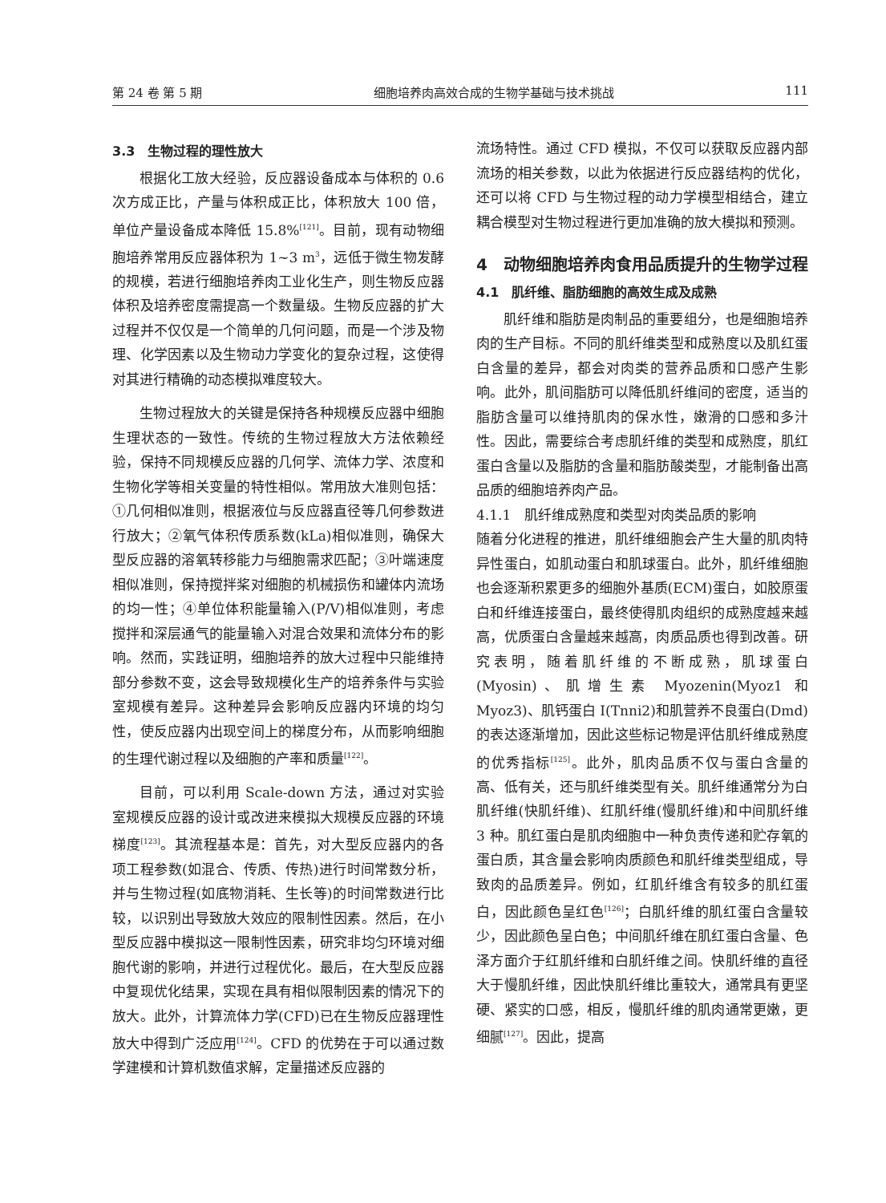第 24 卷 第 5 期 细胞培养肉高效合成的生物学基础与技术挑战 111
3.3　生物过程的理性放大
根据化工放大经验，反应器设备成本与体积的 0.6 次方成正比，产量与体积成正比，体积放大 100 倍，单位产量设备成本降低 15.8%<sup>[121]</sup>。目前，现有动物细胞培养常用反应器体积为 1~3 m<sup>3</sup>，远低于微生物发酵的规模，若进行细胞培养肉工业化生产，则生物反应器体积及培养密度需提高一个数量级。生物反应器的扩大过程并不仅仅是一个简单的几何问题，而是一个涉及物理、化学因素以及生物动力学变化的复杂过程，这使得对其进行精确的动态模拟难度较大。
生物过程放大的关键是保持各种规模反应器中细胞生理状态的一致性。传统的生物过程放大方法依赖经验，保持不同规模反应器的几何学、流体力学、浓度和生物化学等相关变量的特性相似。常用放大准则包括：①几何相似准则，根据液位与反应器直径等几何参数进行放大；②氧气体积传质系数(kLa)相似准则，确保大型反应器的溶氧转移能力与细胞需求匹配；③叶端速度相似准则，保持搅拌桨对细胞的机械损伤和罐体内流场的均一性；④单位体积能量输入(P/V)相似准则，考虑搅拌和深层通气的能量输入对混合效果和流体分布的影响。然而，实践证明，细胞培养的放大过程中只能维持部分参数不变，这会导致规模化生产的培养条件与实验室规模有差异。这种差异会影响反应器内环境的均匀性，使反应器内出现空间上的梯度分布，从而影响细胞的生理代谢过程以及细胞的产率和质量<sup>[122]</sup>。
目前，可以利用 Scale-down 方法，通过对实验室规模反应器的设计或改进来模拟大规模反应器的环境梯度<sup>[123]</sup>。其流程基本是：首先，对大型反应器内的各项工程参数(如混合、传质、传热)进行时间常数分析，并与生物过程(如底物消耗、生长等)的时间常数进行比较，以识别出导致放大效应的限制性因素。然后，在小型反应器中模拟这一限制性因素，研究非均匀环境对细胞代谢的影响，并进行过程优化。最后，在大型反应器中复现优化结果，实现在具有相似限制因素的情况下的放大。此外，计算流体力学(CFD)已在生物反应器理性放大中得到广泛应用<sup>[124]</sup>。CFD 的优势在于可以通过数学建模和计算机数值求解，定量描述反应器的
流场特性。通过 CFD 模拟，不仅可以获取反应器内部流场的相关参数，以此为依据进行反应器结构的优化，还可以将 CFD 与生物过程的动力学模型相结合，建立耦合模型对生物过程进行更加准确的放大模拟和预测。
4　动物细胞培养肉食用品质提升的生物学过程
4.1　肌纤维、脂肪细胞的高效生成及成熟
肌纤维和脂肪是肉制品的重要组分，也是细胞培养肉的生产目标。不同的肌纤维类型和成熟度以及肌红蛋白含量的差异，都会对肉类的营养品质和口感产生影响。此外，肌间脂肪可以降低肌纤维间的密度，适当的脂肪含量可以维持肌肉的保水性，嫩滑的口感和多汁性。因此，需要综合考虑肌纤维的类型和成熟度，肌红蛋白含量以及脂肪的含量和脂肪酸类型，才能制备出高品质的细胞培养肉产品。
4.1.1　肌纤维成熟度和类型对肉类品质的影响
随着分化进程的推进，肌纤维细胞会产生大量的肌肉特异性蛋白，如肌动蛋白和肌球蛋白。此外，肌纤维细胞也会逐渐积累更多的细胞外基质(ECM)蛋白，如胶原蛋白和纤维连接蛋白，最终使得肌肉组织的成熟度越来越高，优质蛋白含量越来越高，肉质品质也得到改善。研究表明，随着肌纤维的不断成熟，肌球蛋白(Myosin)、肌增生素 Myozenin(Myoz1 和 Myoz3)、肌钙蛋白 I(Tnni2)和肌营养不良蛋白(Dmd)的表达逐渐增加，因此这些标记物是评估肌纤维成熟度的优秀指标<sup>[125]</sup>。此外，肌肉品质不仅与蛋白含量的高、低有关，还与肌纤维类型有关。肌纤维通常分为白肌纤维(快肌纤维)、红肌纤维(慢肌纤维)和中间肌纤维 3 种。肌红蛋白是肌肉细胞中一种负责传递和贮存氧的蛋白质，其含量会影响肉质颜色和肌纤维类型组成，导致肉的品质差异。例如，红肌纤维含有较多的肌红蛋白，因此颜色呈红色<sup>[126]</sup>；白肌纤维的肌红蛋白含量较少，因此颜色呈白色；中间肌纤维在肌红蛋白含量、色泽方面介于红肌纤维和白肌纤维之间。快肌纤维的直径大于慢肌纤维，因此快肌纤维比重较大，通常具有更坚硬、紧实的口感，相反，慢肌纤维的肌肉通常更嫩，更细腻<sup>[127]</sup>。因此，提高